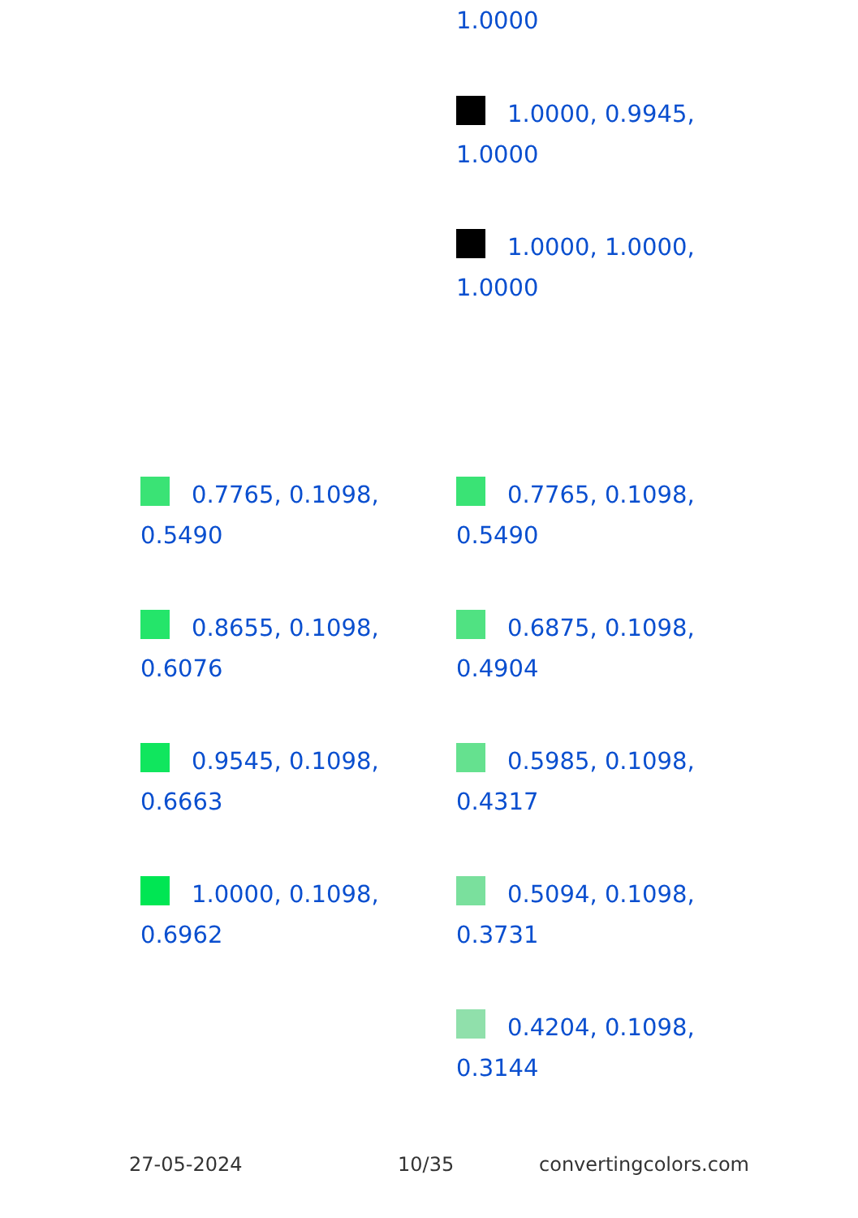1.0000
1.0000, 0.9945, 1.0000
1.0000, 1.0000, 1.0000
0.7765, 0.1098, 0.5490
0.7765, 0.1098, 0.5490
0.8655, 0.1098, 0.6076
0.6875, 0.1098, 0.4904
0.9545, 0.1098, 0.6663
0.5985, 0.1098, 0.4317
1.0000, 0.1098, 0.6962
0.5094, 0.1098, 0.3731
0.4204, 0.1098, 0.3144
27-05-2024 10/35 convertingcolors.com